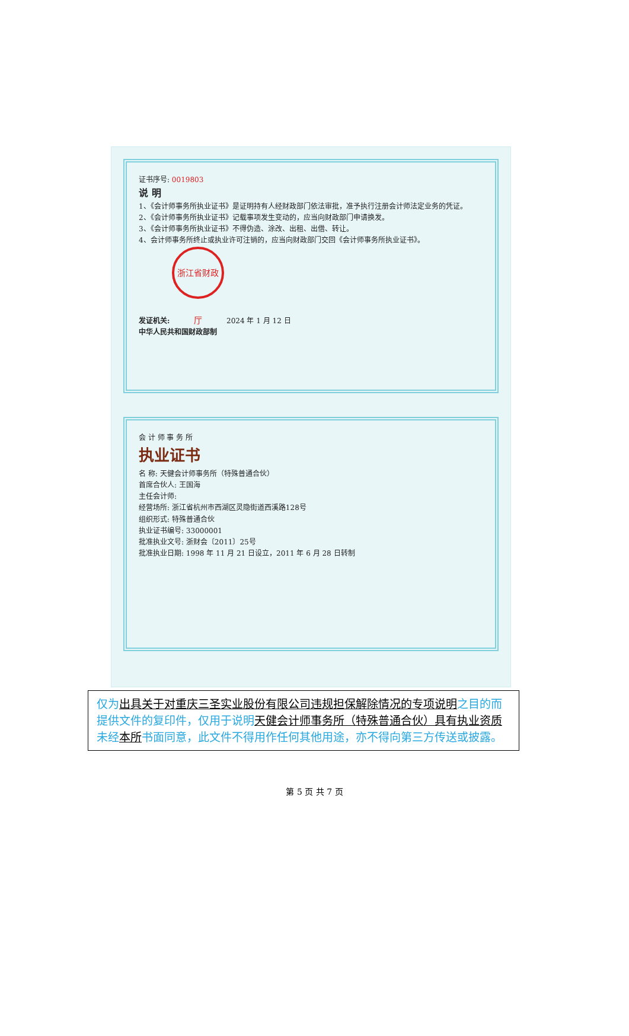证书序号: 0019803
说 明
1、《会计师事务所执业证书》是证明持有人经财政部门依法审批，准予执行注册会计师法定业务的凭证。
2、《会计师事务所执业证书》记载事项发生变动的，应当向财政部门申请换发。
3、《会计师事务所执业证书》不得伪造、涂改、出租、出借、转让。
4、会计师事务所终止或执业许可注销的，应当向财政部门交回《会计师事务所执业证书》。
发证机关: 浙江省财政厅 2024 年 1 月 12 日
中华人民共和国财政部制
会 计 师 事 务 所
执业证书
名 称: 天健会计师事务所（特殊普通合伙）
首席合伙人: 王国海
主任会计师:
经营场所: 浙江省杭州市西湖区灵隐街道西溪路128号
组织形式: 特殊普通合伙
执业证书编号: 33000001
批准执业文号: 浙财会〔2011〕25号
批准执业日期: 1998 年 11 月 21 日设立，2011 年 6 月 28 日转制
仅为出具关于对重庆三圣实业股份有限公司违规担保解除情况的专项说明之目的而提供文件的复印件，仅用于说明天健会计师事务所（特殊普通合伙）具有执业资质未经本所书面同意，此文件不得用作任何其他用途，亦不得向第三方传送或披露。
第 5 页 共 7 页